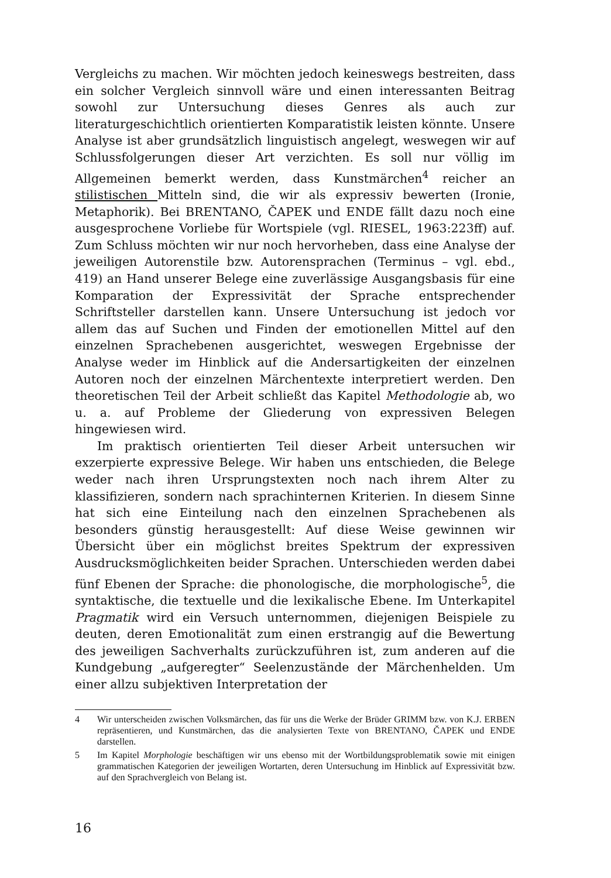Vergleichs zu machen. Wir möchten jedoch keineswegs bestreiten, dass ein solcher Vergleich sinnvoll wäre und einen interessanten Beitrag sowohl zur Untersuchung dieses Genres als auch zur literaturgeschichtlich orientierten Komparatistik leisten könnte. Unsere Analyse ist aber grundsätzlich linguistisch angelegt, weswegen wir auf Schlussfolgerungen dieser Art verzichten. Es soll nur völlig im Allgemeinen bemerkt werden, dass Kunstmärchen<sup>4</sup> reicher an stilistischen Mitteln sind, die wir als expressiv bewerten (Ironie, Metaphorik). Bei BRENTANO, ČAPEK und ENDE fällt dazu noch eine ausgesprochene Vorliebe für Wortspiele (vgl. RIESEL, 1963:223ff) auf. Zum Schluss möchten wir nur noch hervorheben, dass eine Analyse der jeweiligen Autorenstile bzw. Autorensprachen (Terminus – vgl. ebd., 419) an Hand unserer Belege eine zuverlässige Ausgangsbasis für eine Komparation der Expressivität der Sprache entsprechender Schriftsteller darstellen kann. Unsere Untersuchung ist jedoch vor allem das auf Suchen und Finden der emotionellen Mittel auf den einzelnen Sprachebenen ausgerichtet, weswegen Ergebnisse der Analyse weder im Hinblick auf die Andersartigkeiten der einzelnen Autoren noch der einzelnen Märchentexte interpretiert werden. Den theoretischen Teil der Arbeit schließt das Kapitel Methodologie ab, wo u. a. auf Probleme der Gliederung von expressiven Belegen hingewiesen wird.
Im praktisch orientierten Teil dieser Arbeit untersuchen wir exzerpierte expressive Belege. Wir haben uns entschieden, die Belege weder nach ihren Ursprungstexten noch nach ihrem Alter zu klassifizieren, sondern nach sprachinternen Kriterien. In diesem Sinne hat sich eine Einteilung nach den einzelnen Sprachebenen als besonders günstig herausgestellt: Auf diese Weise gewinnen wir Übersicht über ein möglichst breites Spektrum der expressiven Ausdrucksmöglichkeiten beider Sprachen. Unterschieden werden dabei fünf Ebenen der Sprache: die phonologische, die morphologische<sup>5</sup>, die syntaktische, die textuelle und die lexikalische Ebene. Im Unterkapitel Pragmatik wird ein Versuch unternommen, diejenigen Beispiele zu deuten, deren Emotionalität zum einen erstrangig auf die Bewertung des jeweiligen Sachverhalts zurückzuführen ist, zum anderen auf die Kundgebung „aufgeregter“ Seelenzustände der Märchenhelden. Um einer allzu subjektiven Interpretation der
4 Wir unterscheiden zwischen Volksmärchen, das für uns die Werke der Brüder GRIMM bzw. von K.J. ERBEN repräsentieren, und Kunstmärchen, das die analysierten Texte von BRENTANO, ČAPEK und ENDE darstellen.
5 Im Kapitel Morphologie beschäftigen wir uns ebenso mit der Wortbildungsproblematik sowie mit einigen grammatischen Kategorien der jeweiligen Wortarten, deren Untersuchung im Hinblick auf Expressivität bzw. auf den Sprachvergleich von Belang ist.
16